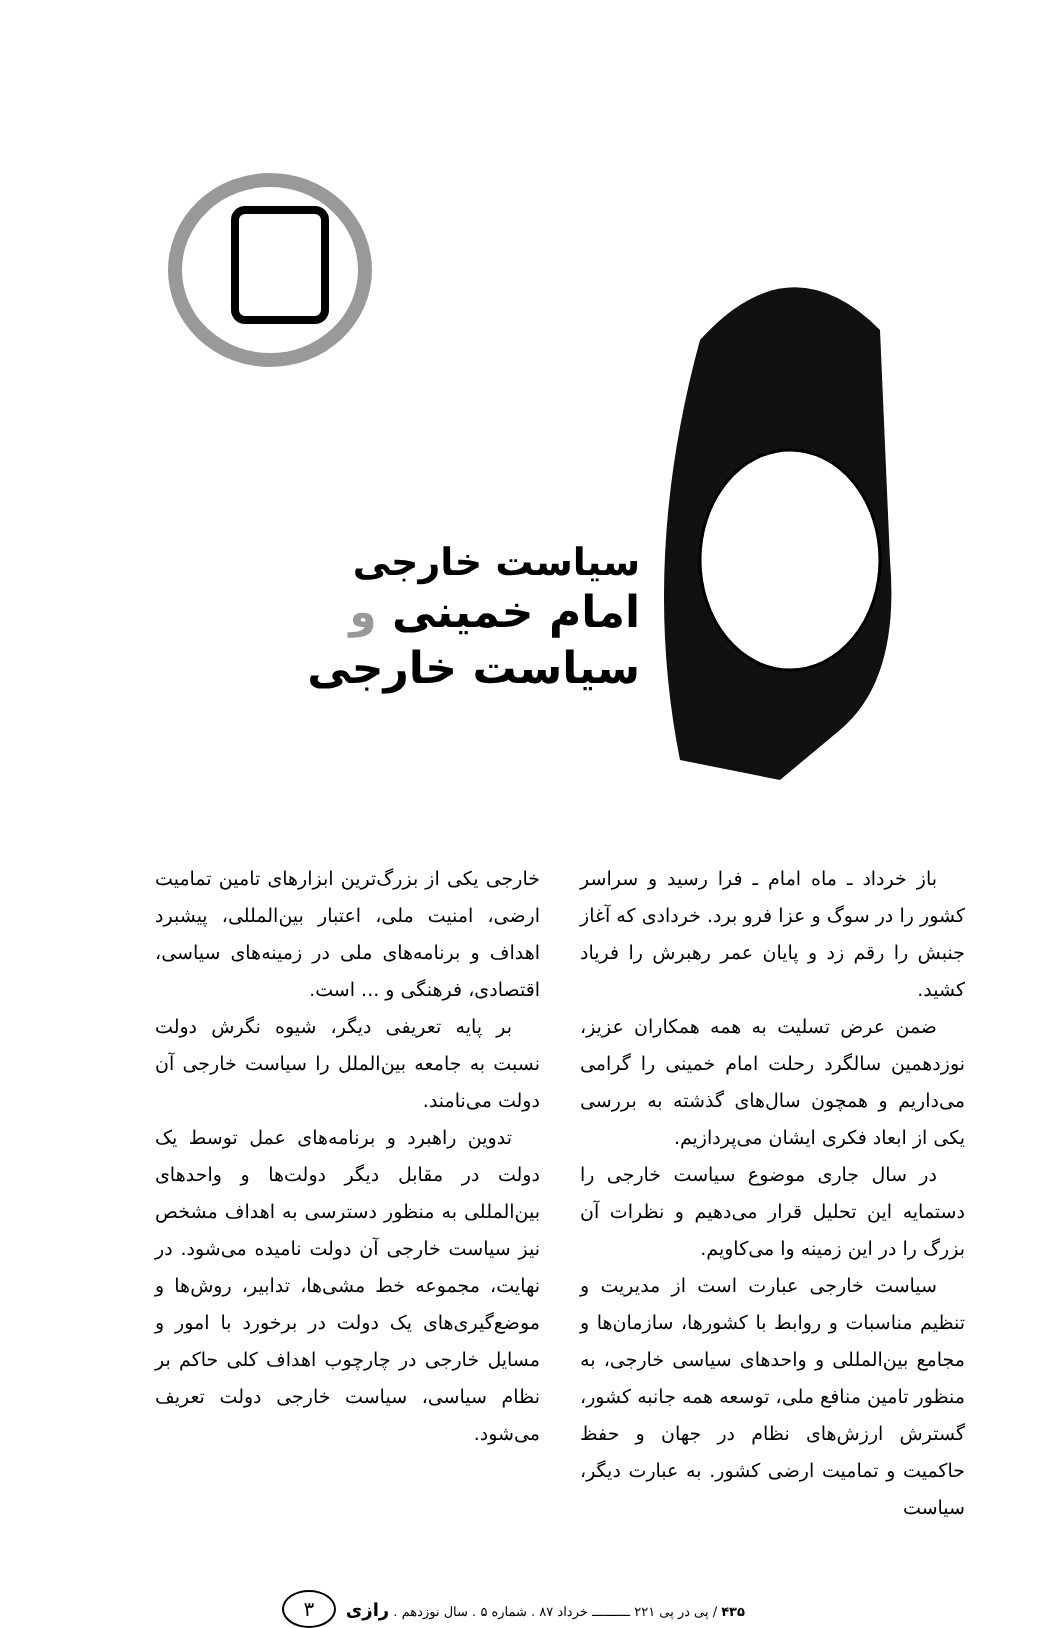سیاست خارجی
امام خمینی و سیاست خارجی
باز خرداد ـ ماه امام ـ فرا رسید و سراسر کشور را در سوگ و عزا فرو برد. خردادی که آغاز جنبش را رقم زد و پایان عمر رهبرش را فریاد کشید.
ضمن عرض تسلیت به همه همکاران عزیز، نوزدهمین سالگرد رحلت امام خمینی را گرامی می‌داریم و همچون سال‌های گذشته به بررسی یکی از ابعاد فکری ایشان می‌پردازیم.
در سال جاری موضوع سیاست خارجی را دستمایه این تحلیل قرار می‌دهیم و نظرات آن بزرگ را در این زمینه وا می‌کاویم.
سیاست خارجی عبارت است از مدیریت و تنظیم مناسبات و روابط با کشورها، سازمان‌ها و مجامع بین‌المللی و واحدهای سیاسی خارجی، به منظور تامین منافع ملی، توسعه همه جانبه کشور، گسترش ارزش‌های نظام در جهان و حفظ حاکمیت و تمامیت ارضی کشور. به عبارت دیگر، سیاست
خارجی یکی از بزرگ‌ترین ابزارهای تامین تمامیت ارضی، امنیت ملی، اعتبار بین‌المللی، پیشبرد اهداف و برنامه‌های ملی در زمینه‌های سیاسی، اقتصادی، فرهنگی و ... است.
بر پایه تعریفی دیگر، شیوه نگرش دولت نسبت به جامعه بین‌الملل را سیاست خارجی آن دولت می‌نامند.
تدوین راهبرد و برنامه‌های عمل توسط یک دولت در مقابل دیگر دولت‌ها و واحدهای بین‌المللی به منظور دسترسی به اهداف مشخص نیز سیاست خارجی آن دولت نامیده می‌شود. در نهایت، مجموعه خط مشی‌ها، تدابیر، روش‌ها و موضع‌گیری‌های یک دولت در برخورد با امور و مسایل خارجی در چارچوب اهداف کلی حاکم بر نظام سیاسی، سیاست خارجی دولت تعریف می‌شود.
۴۳۵ / پی در پی ۲۲۱ ــــــــــ خرداد ۸۷ . شماره ۵ . سال نوزدهم . رازی ۳